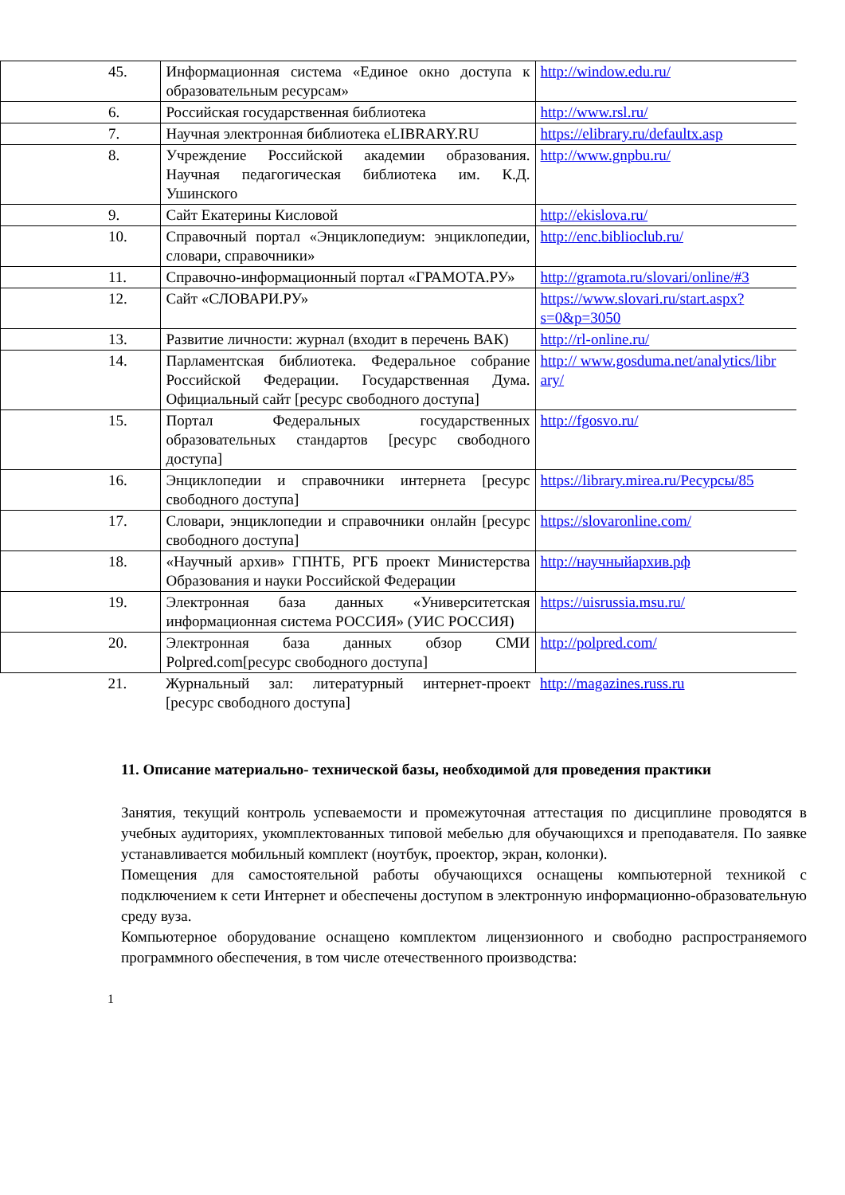| 45. | Информационная система «Единое окно доступа к образовательным ресурсам» | http://window.edu.ru/ |
| 6. | Российская государственная библиотека | http://www.rsl.ru/ |
| 7. | Научная электронная библиотека eLIBRARY.RU | https://elibrary.ru/defaultx.asp |
| 8. | Учреждение Российской академии образования. Научная педагогическая библиотека им. К.Д. Ушинского | http://www.gnpbu.ru/ |
| 9. | Сайт Екатерины Кисловой | http://ekislova.ru/ |
| 10. | Справочный портал «Энциклопедиум: энциклопедии, словари, справочники» | http://enc.biblioclub.ru/ |
| 11. | Справочно-информационный портал «ГРАМОТА.РУ» | http://gramota.ru/slovari/online/#3 |
| 12. | Сайт «СЛОВАРИ.РУ» | https://www.slovari.ru/start.aspx?s=0&p=3050 |
| 13. | Развитие личности: журнал (входит в перечень ВАК) | http://rl-online.ru/ |
| 14. | Парламентская библиотека. Федеральное собрание Российской Федерации. Государственная Дума. Официальный сайт [ресурс свободного доступа] | http:// www.gosduma.net/analytics/libr ary/ |
| 15. | Портал Федеральных государственных образовательных стандартов [ресурс свободного доступа] | http://fgosvo.ru/ |
| 16. | Энциклопедии и справочники интернета [ресурс свободного доступа] | https://library.mirea.ru/Ресурсы/85 |
| 17. | Словари, энциклопедии и справочники онлайн [ресурс свободного доступа] | https://slovaronline.com/ |
| 18. | «Научный архив» ГПНТБ, РГБ проект Министерства Образования и науки Российской Федерации | http://научныйархив.рф |
| 19. | Электронная база данных «Университетская информационная система РОССИЯ» (УИС РОССИЯ) | https://uisrussia.msu.ru/ |
| 20. | Электронная база данных обзор СМИ Polpred.com[ресурс свободного доступа] | http://polpred.com/ |
| 21. | Журнальный зал: литературный интернет-проект [ресурс свободного доступа] | http://magazines.russ.ru |
11. Описание материально- технической базы, необходимой для проведения практики
Занятия, текущий контроль успеваемости и промежуточная аттестация по дисциплине проводятся в учебных аудиториях, укомплектованных типовой мебелью для обучающихся и преподавателя. По заявке устанавливается мобильный комплект (ноутбук, проектор, экран, колонки).
Помещения для самостоятельной работы обучающихся оснащены компьютерной техникой с подключением к сети Интернет и обеспечены доступом в электронную информационно-образовательную среду вуза.
Компьютерное оборудование оснащено комплектом лицензионного и свободно распространяемого программного обеспечения, в том числе отечественного производства:
1